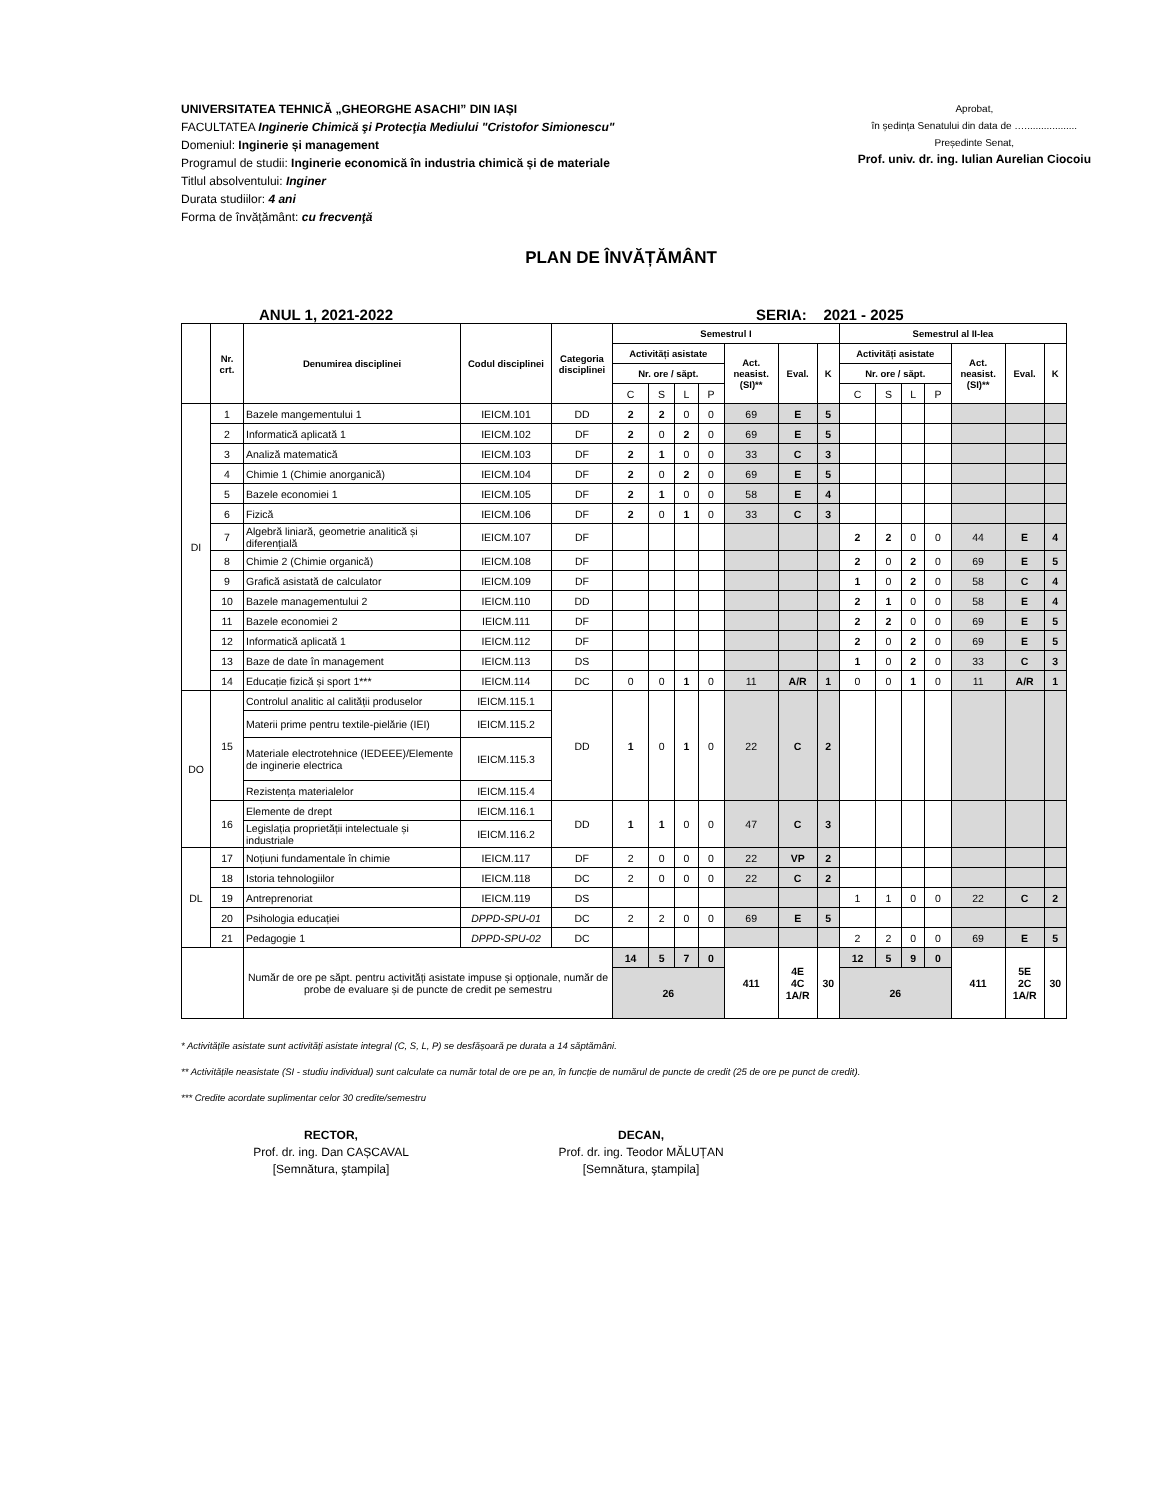UNIVERSITATEA TEHNICĂ „GHEORGHE ASACHI” DIN IAȘI
FACULTATEA Inginerie Chimică şi Protecţia Mediului "Cristofor Simionescu"
Domeniul: Inginerie și management
Programul de studii: Inginerie economică în industria chimică și de materiale
Titlul absolventului: Inginer
Durata studiilor: 4 ani
Forma de învățământ: cu frecvenţă
Aprobat,
în ședința Senatului din data de …...................
Președinte Senat,
Prof. univ. dr. ing. Iulian Aurelian Ciocoiu
PLAN DE ÎNVĂȚĂMÂNT
ANUL 1, 2021-2022 SERIA: 2021 - 2025
| | Nr. crt. | Denumirea disciplinei | Codul disciplinei | Categoria disciplinei | Semestrul I | | | | | | | Semestrul al II-lea | | | | | | |
| --- | --- | --- | --- | --- | --- | --- | --- | --- | --- | --- | --- | --- | --- | --- | --- | --- | --- | --- |
| | | | | | Activități asistate | | | | Act. neasist. (SI)** | Eval. | K | Activități asistate | | | | Act. neasist. (SI)** | Eval. | K |
| | | | | | Nr. ore / săpt. | | | | | | | Nr. ore / săpt. | | | | | | |
| | | | | | C | S | L | P | | | | C | S | L | P | | | |
| DI | 1 | Bazele mangementului 1 | IEICM.101 | DD | 2 | 2 | 0 | 0 | 69 | E | 5 | | | | | | | |
| | 2 | Informatică aplicată 1 | IEICM.102 | DF | 2 | 0 | 2 | 0 | 69 | E | 5 | | | | | | | |
| | 3 | Analiză matematică | IEICM.103 | DF | 2 | 1 | 0 | 0 | 33 | C | 3 | | | | | | | |
| | 4 | Chimie 1 (Chimie anorganică) | IEICM.104 | DF | 2 | 0 | 2 | 0 | 69 | E | 5 | | | | | | | |
| | 5 | Bazele economiei 1 | IEICM.105 | DF | 2 | 1 | 0 | 0 | 58 | E | 4 | | | | | | | |
| | 6 | Fizică | IEICM.106 | DF | 2 | 0 | 1 | 0 | 33 | C | 3 | | | | | | | |
| | 7 | Algebră liniară, geometrie analitică și diferențială | IEICM.107 | DF | | | | | | | | 2 | 2 | 0 | 0 | 44 | E | 4 |
| | 8 | Chimie 2 (Chimie organică) | IEICM.108 | DF | | | | | | | | 2 | 0 | 2 | 0 | 69 | E | 5 |
| | 9 | Grafică asistată de calculator | IEICM.109 | DF | | | | | | | | 1 | 0 | 2 | 0 | 58 | C | 4 |
| | 10 | Bazele managementului 2 | IEICM.110 | DD | | | | | | | | 2 | 1 | 0 | 0 | 58 | E | 4 |
| | 11 | Bazele economiei 2 | IEICM.111 | DF | | | | | | | | 2 | 2 | 0 | 0 | 69 | E | 5 |
| | 12 | Informatică aplicată 1 | IEICM.112 | DF | | | | | | | | 2 | 0 | 2 | 0 | 69 | E | 5 |
| | 13 | Baze de date în management | IEICM.113 | DS | | | | | | | | 1 | 0 | 2 | 0 | 33 | C | 3 |
| | 14 | Educație fizică și sport 1*** | IEICM.114 | DC | 0 | 0 | 1 | 0 | 11 | A/R | 1 | 0 | 0 | 1 | 0 | 11 | A/R | 1 |
| DO | 15 | Controlul analitic al calității produselor | IEICM.115.1 | DD | 1 | 0 | 1 | 0 | 22 | C | 2 | | | | | | | |
| | | Materii prime pentru textile-pielărie (IEI) | IEICM.115.2 | | | | | | | | | | | | | | | |
| | | Materiale electrotehnice (IEDEEE)/Elemente de inginerie electrica | IEICM.115.3 | | | | | | | | | | | | | | | |
| | | Rezistența materialelor | IEICM.115.4 | | | | | | | | | | | | | | | |
| | 16 | Elemente de drept | IEICM.116.1 | DD | 1 | 1 | 0 | 0 | 47 | C | 3 | | | | | | | |
| | | Legislația proprietății intelectuale și industriale | IEICM.116.2 | | | | | | | | | | | | | | | |
| DL | 17 | Noțiuni fundamentale în chimie | IEICM.117 | DF | 2 | 0 | 0 | 0 | 22 | VP | 2 | | | | | | | |
| | 18 | Istoria tehnologiilor | IEICM.118 | DC | 2 | 0 | 0 | 0 | 22 | C | 2 | | | | | | | |
| | 19 | Antreprenoriat | IEICM.119 | DS | | | | | | | | 1 | 1 | 0 | 0 | 22 | C | 2 |
| | 20 | Psihologia educației | DPPD-SPU-01 | DC | 2 | 2 | 0 | 0 | 69 | E | 5 | | | | | | | |
| | 21 | Pedagogie 1 | DPPD-SPU-02 | DC | | | | | | | | 2 | 2 | 0 | 0 | 69 | E | 5 |
| | | Număr de ore pe săpt. pentru activități asistate impuse și opționale, număr de probe de evaluare și de puncte de credit pe semestru | | | 14 | 5 | 7 | 0 | 411 | 4E 4C 1A/R | 30 | 12 | 5 | 9 | 0 | 411 | 5E 2C 1A/R | 30 |
| | | | | | 26 | | | | | | | 26 | | | | | | |
* Activitățile asistate sunt activități asistate integral (C, S, L, P) se desfășoară pe durata a 14 săptămâni.
** Activitățile neasistate (SI - studiu individual) sunt calculate ca număr total de ore pe an, în funcție de numărul de puncte de credit (25 de ore pe punct de credit).
*** Credite acordate suplimentar celor 30 credite/semestru
RECTOR,
Prof. dr. ing. Dan CAȘCAVAL
[Semnătura, ştampila]
DECAN,
Prof. dr. ing. Teodor MĂLUȚAN
[Semnătura, ştampila]